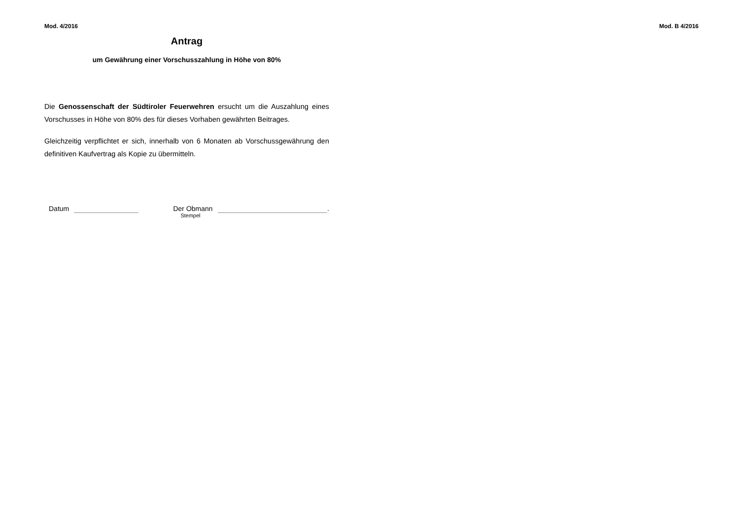Mod. 4/2016 Mod. B 4/2016
Antrag
um Gewährung einer Vorschusszahlung in Höhe von 80%
Die Genossenschaft der Südtiroler Feuerwehren ersucht um die Auszahlung eines Vorschusses in Höhe von 80% des für dieses Vorhaben gewährten Beitrages.
Gleichzeitig verpflichtet er sich, innerhalb von 6 Monaten ab Vorschussgewährung den definitiven Kaufvertrag als Kopie zu übermitteln.
Datum Der Obmann
Stempel
.